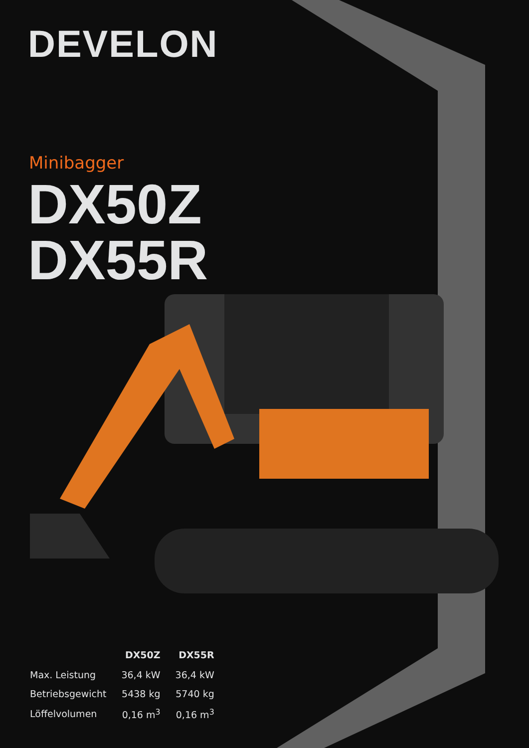DEVELON
Minibagger
DX50Z
DX55R
| | DX50Z | DX55R |
| --- | --- | --- |
| Max. Leistung | 36,4 kW | 36,4 kW |
| Betriebsgewicht | 5438 kg | 5740 kg |
| Löffelvolumen | 0,16 m<sup>3</sup> | 0,16 m<sup>3</sup> |